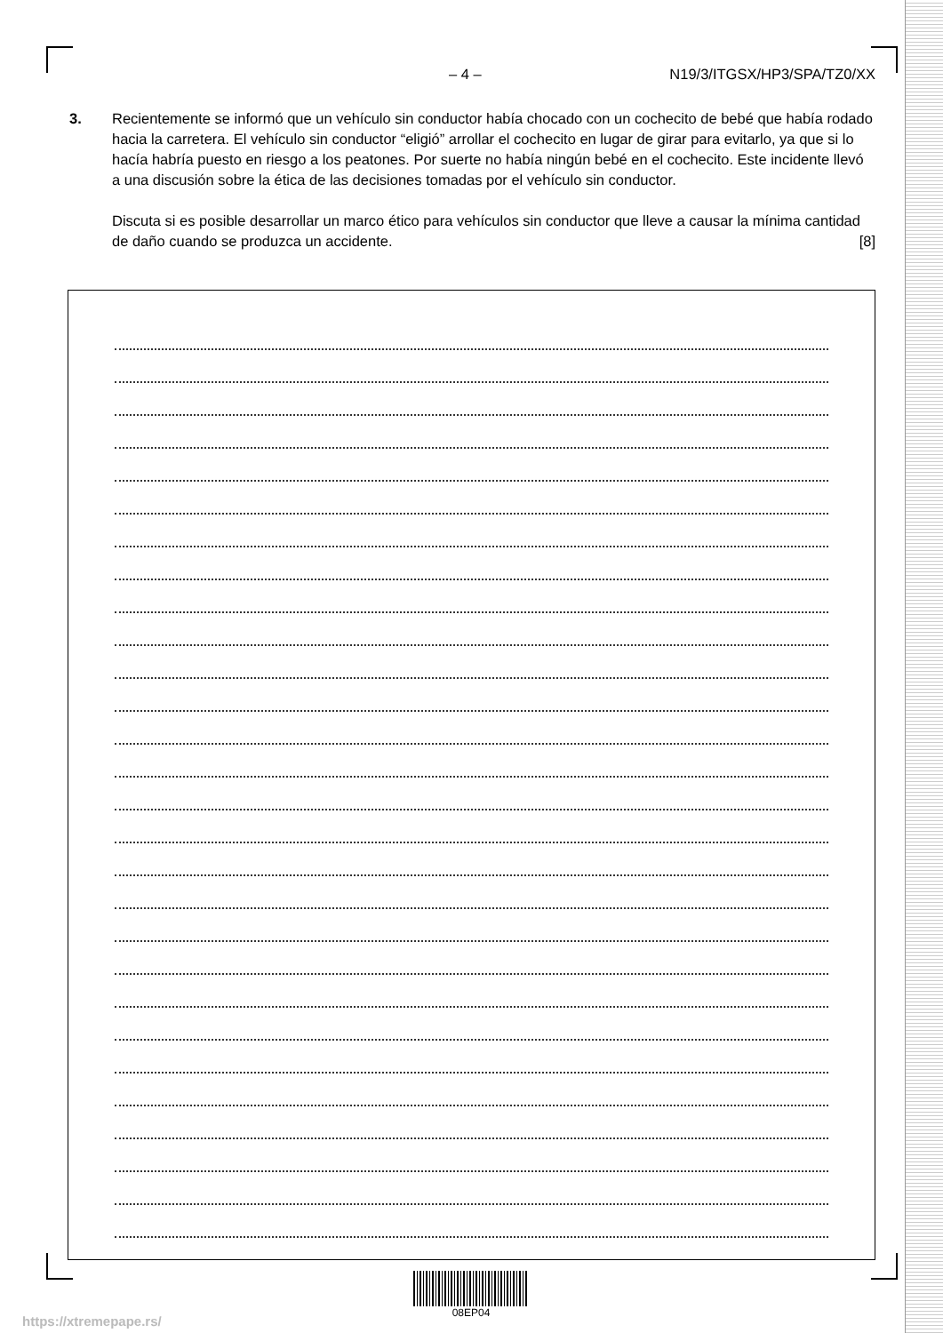– 4 – N19/3/ITGSX/HP3/SPA/TZ0/XX
3.
Recientemente se informó que un vehículo sin conductor había chocado con un cochecito de bebé que había rodado hacia la carretera. El vehículo sin conductor “eligió” arrollar el cochecito en lugar de girar para evitarlo, ya que si lo hacía habría puesto en riesgo a los peatones. Por suerte no había ningún bebé en el cochecito. Este incidente llevó a una discusión sobre la ética de las decisiones tomadas por el vehículo sin conductor.
Discuta si es posible desarrollar un marco ético para vehículos sin conductor que lleve a causar la mínima cantidad de daño cuando se produzca un accidente. [8]
08EP04
https://xtremepape.rs/